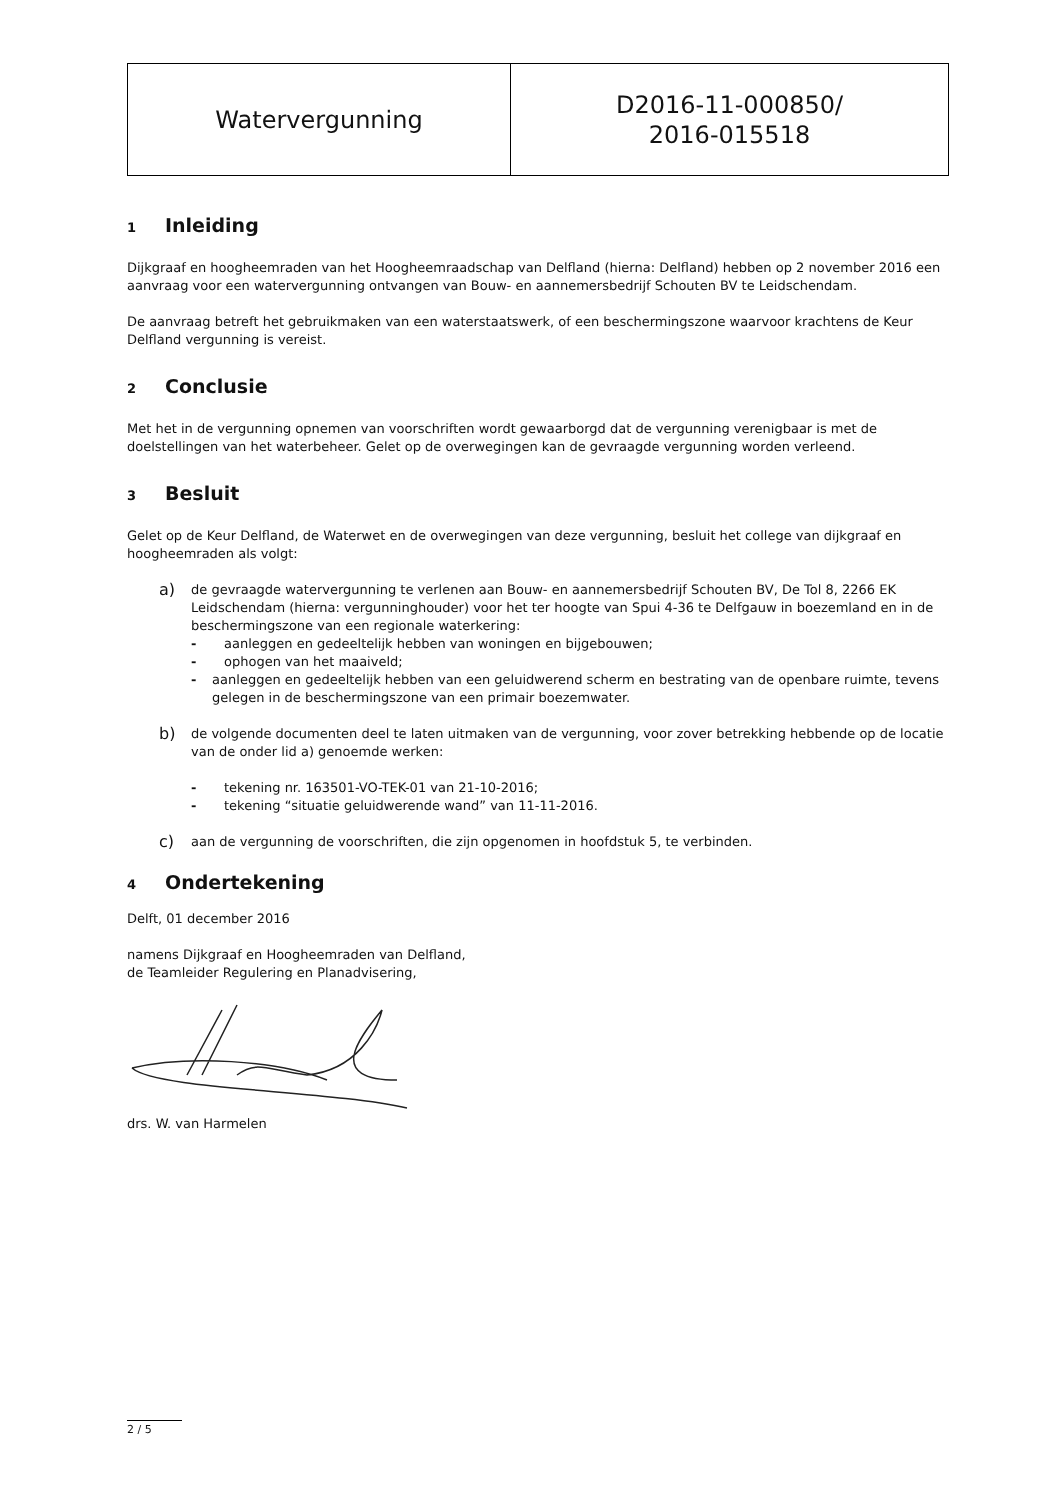| Watervergunning | D2016-11-000850/ 2016-015518 |
1 Inleiding
Dijkgraaf en hoogheemraden van het Hoogheemraadschap van Delfland (hierna: Delfland) hebben op 2 november 2016 een aanvraag voor een watervergunning ontvangen van Bouw- en aannemersbedrijf Schouten BV te Leidschendam.
De aanvraag betreft het gebruikmaken van een waterstaatswerk, of een beschermingszone waarvoor krachtens de Keur Delfland vergunning is vereist.
2 Conclusie
Met het in de vergunning opnemen van voorschriften wordt gewaarborgd dat de vergunning verenigbaar is met de doelstellingen van het waterbeheer. Gelet op de overwegingen kan de gevraagde vergunning worden verleend.
3 Besluit
Gelet op de Keur Delfland, de Waterwet en de overwegingen van deze vergunning, besluit het college van dijkgraaf en hoogheemraden als volgt:
a)
de gevraagde watervergunning te verlenen aan Bouw- en aannemersbedrijf Schouten BV, De Tol 8, 2266 EK Leidschendam (hierna: vergunninghouder) voor het ter hoogte van Spui 4-36 te Delfgauw in boezemland en in de beschermingszone van een regionale waterkering:
- aanleggen en gedeeltelijk hebben van woningen en bijgebouwen;
- ophogen van het maaiveld;
- aanleggen en gedeeltelijk hebben van een geluidwerend scherm en bestrating van de openbare ruimte, tevens gelegen in de beschermingszone van een primair boezemwater.
b)
de volgende documenten deel te laten uitmaken van de vergunning, voor zover betrekking hebbende op de locatie van de onder lid a) genoemde werken:
- tekening nr. 163501-VO-TEK-01 van 21-10-2016;
- tekening “situatie geluidwerende wand” van 11-11-2016.
c)
aan de vergunning de voorschriften, die zijn opgenomen in hoofdstuk 5, te verbinden.
4 Ondertekening
Delft, 01 december 2016
namens Dijkgraaf en Hoogheemraden van Delfland,
de Teamleider Regulering en Planadvisering,
drs. W. van Harmelen
2 / 5